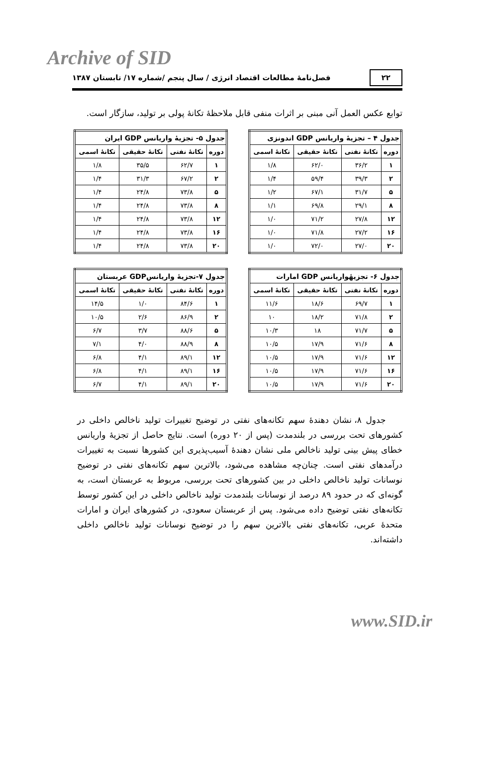Archive of SID
۲۲ فصل‌نامهٔ مطالعات اقتصاد انرژی / سال پنجم /شماره ۱۷/ تابستان ۱۳۸۷
توابع عکس العمل آنی مبنی بر اثرات منفی قابل ملاحظهٔ تکانهٔ پولی بر تولید، سازگار است.
| جدول ۴ – تجزیهٔ واریانس GDP اندونزی | | | |
| --- | --- | --- | --- |
| دوره | تکانهٔ نفتی | تکانهٔ حقیقی | تکانهٔ اسمی |
| ۱ | ۳۶/۲ | ۶۲/۰ | ۱/۸ |
| ۲ | ۳۹/۳ | ۵۹/۴ | ۱/۴ |
| ۵ | ۳۱/۷ | ۶۷/۱ | ۱/۲ |
| ۸ | ۲۹/۱ | ۶۹/۸ | ۱/۱ |
| ۱۲ | ۲۷/۸ | ۷۱/۲ | ۱/۰ |
| ۱۶ | ۲۷/۲ | ۷۱/۸ | ۱/۰ |
| ۲۰ | ۲۷/۰ | ۷۲/۰ | ۱/۰ |
| جدول ۵- تجزیهٔ واریانس GDP ایران | | | |
| --- | --- | --- | --- |
| دوره | تکانهٔ نفتی | تکانهٔ حقیقی | تکانهٔ اسمی |
| ۱ | ۶۲/۷ | ۳۵/۵ | ۱/۸ |
| ۲ | ۶۷/۲ | ۳۱/۳ | ۱/۴ |
| ۵ | ۷۳/۸ | ۲۴/۸ | ۱/۴ |
| ۸ | ۷۳/۸ | ۲۴/۸ | ۱/۴ |
| ۱۲ | ۷۳/۸ | ۲۴/۸ | ۱/۴ |
| ۱۶ | ۷۳/۸ | ۲۴/۸ | ۱/۴ |
| ۲۰ | ۷۳/۸ | ۲۴/۸ | ۱/۴ |
| جدول ۶- تجزیهٔواریانس GDP امارات | | | |
| --- | --- | --- | --- |
| دوره | تکانهٔ نفتی | تکانهٔ حقیقی | تکانهٔ اسمی |
| ۱ | ۶۹/۷ | ۱۸/۶ | ۱۱/۶ |
| ۲ | ۷۱/۸ | ۱۸/۲ | ۱۰ |
| ۵ | ۷۱/۷ | ۱۸ | ۱۰/۳ |
| ۸ | ۷۱/۶ | ۱۷/۹ | ۱۰/۵ |
| ۱۲ | ۷۱/۶ | ۱۷/۹ | ۱۰/۵ |
| ۱۶ | ۷۱/۶ | ۱۷/۹ | ۱۰/۵ |
| ۲۰ | ۷۱/۶ | ۱۷/۹ | ۱۰/۵ |
| جدول ۷-تجزیهٔ واریانسGDP عربستان | | | |
| --- | --- | --- | --- |
| دوره | تکانهٔ نفتی | تکانهٔ حقیقی | تکانهٔ اسمی |
| ۱ | ۸۴/۶ | ۱/۰ | ۱۴/۵ |
| ۲ | ۸۶/۹ | ۲/۶ | ۱۰/۵ |
| ۵ | ۸۸/۶ | ۳/۷ | ۶/۷ |
| ۸ | ۸۸/۹ | ۴/۰ | ۷/۱ |
| ۱۲ | ۸۹/۱ | ۴/۱ | ۶/۸ |
| ۱۶ | ۸۹/۱ | ۴/۱ | ۶/۸ |
| ۲۰ | ۸۹/۱ | ۴/۱ | ۶/۷ |
جدول ۸، نشان دهندهٔ سهم تکانه‌های نفتی در توضیح تغییرات تولید ناخالص داخلی در کشورهای تحت بررسی در بلندمدت (پس از ۲۰ دوره) است. نتایج حاصل از تجزیهٔ واریانس خطای پیش بینی تولید ناخالص ملی نشان دهندهٔ آسیب‌پذیری این کشورها نسبت به تغییرات درآمدهای نفتی است. چنان‌چه مشاهده می‌شود، بالاترین سهم تکانه‌های نفتی در توضیح نوسانات تولید ناخالص داخلی در بین کشورهای تحت بررسی، مربوط به عربستان است، به گونه‌ای که در حدود ۸۹ درصد از نوسانات بلندمدت تولید ناخالص داخلی در این کشور توسط تکانه‌های نفتی توضیح داده می‌شود. پس از عربستان سعودی، در کشورهای ایران و امارات متحدهٔ عربی، تکانه‌های نفتی بالاترین سهم را در توضیح نوسانات تولید ناخالص داخلی داشته‌اند.
www.SID.ir